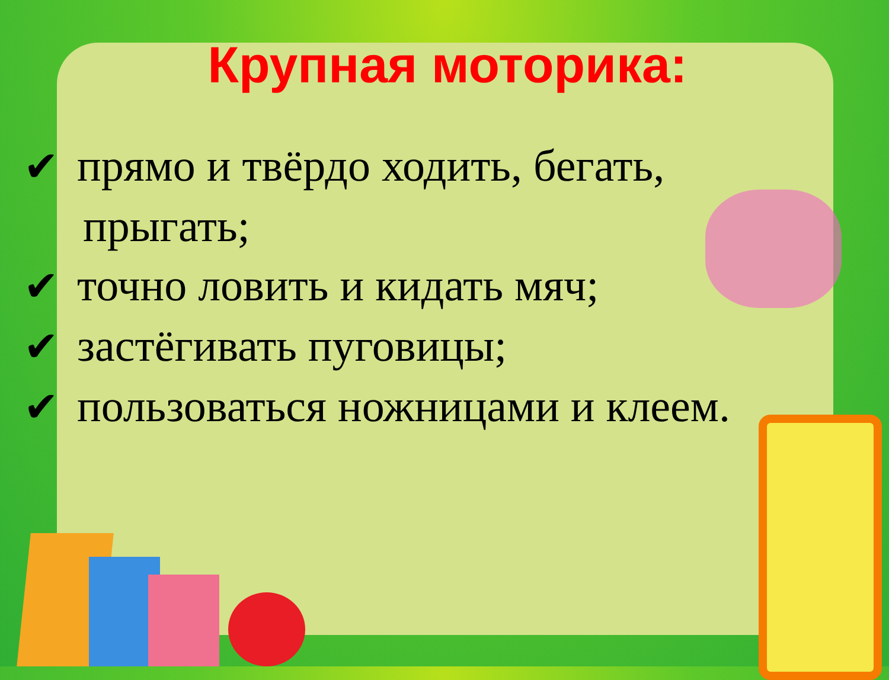Крупная моторика:
✔ прямо и твёрдо ходить, бегать, прыгать;
✔ точно ловить и кидать мяч;
✔ застёгивать пуговицы;
✔ пользоваться ножницами и клеем.